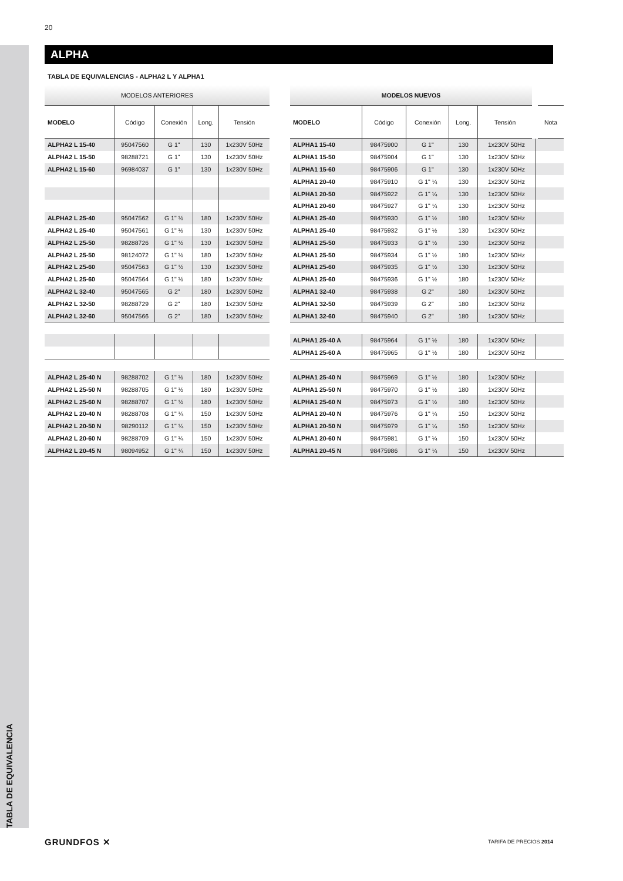20
TABLA DE EQUIVALENCIA
ALPHA
TABLA DE EQUIVALENCIAS - ALPHA2 L Y ALPHA1
| MODELOS ANTERIORES | | | | |
| --- | --- | --- | --- | --- |
| MODELO | Código | Conexión | Long. | Tensión |
| ALPHA2 L 15-40 | 95047560 | G 1" | 130 | 1x230V 50Hz |
| ALPHA2 L 15-50 | 98288721 | G 1" | 130 | 1x230V 50Hz |
| ALPHA2 L 15-60 | 96984037 | G 1" | 130 | 1x230V 50Hz |
| ALPHA2 L 25-40 | 95047562 | G 1" ½ | 180 | 1x230V 50Hz |
| ALPHA2 L 25-40 | 95047561 | G 1" ½ | 130 | 1x230V 50Hz |
| ALPHA2 L 25-50 | 98288726 | G 1" ½ | 130 | 1x230V 50Hz |
| ALPHA2 L 25-50 | 98124072 | G 1" ½ | 180 | 1x230V 50Hz |
| ALPHA2 L 25-60 | 95047563 | G 1" ½ | 130 | 1x230V 50Hz |
| ALPHA2 L 25-60 | 95047564 | G 1" ½ | 180 | 1x230V 50Hz |
| ALPHA2 L 32-40 | 95047565 | G 2" | 180 | 1x230V 50Hz |
| ALPHA2 L 32-50 | 98288729 | G 2" | 180 | 1x230V 50Hz |
| ALPHA2 L 32-60 | 95047566 | G 2" | 180 | 1x230V 50Hz |
| ALPHA2 L 25-40 N | 98288702 | G 1" ½ | 180 | 1x230V 50Hz |
| ALPHA2 L 25-50 N | 98288705 | G 1" ½ | 180 | 1x230V 50Hz |
| ALPHA2 L 25-60 N | 98288707 | G 1" ½ | 180 | 1x230V 50Hz |
| ALPHA2 L 20-40 N | 98288708 | G 1" ¼ | 150 | 1x230V 50Hz |
| ALPHA2 L 20-50 N | 98290112 | G 1" ¼ | 150 | 1x230V 50Hz |
| ALPHA2 L 20-60 N | 98288709 | G 1" ¼ | 150 | 1x230V 50Hz |
| ALPHA2 L 20-45 N | 98094952 | G 1" ¼ | 150 | 1x230V 50Hz |
| MODELOS NUEVOS | | | | | |
| --- | --- | --- | --- | --- | --- |
| MODELO | Código | Conexión | Long. | Tensión | Nota |
| ALPHA1 15-40 | 98475900 | G 1" | 130 | 1x230V 50Hz | |
| ALPHA1 15-50 | 98475904 | G 1" | 130 | 1x230V 50Hz | |
| ALPHA1 15-60 | 98475906 | G 1" | 130 | 1x230V 50Hz | |
| ALPHA1 20-40 | 98475910 | G 1" ¼ | 130 | 1x230V 50Hz | |
| ALPHA1 20-50 | 98475922 | G 1" ¼ | 130 | 1x230V 50Hz | |
| ALPHA1 20-60 | 98475927 | G 1" ¼ | 130 | 1x230V 50Hz | |
| ALPHA1 25-40 | 98475930 | G 1" ½ | 180 | 1x230V 50Hz | |
| ALPHA1 25-40 | 98475932 | G 1" ½ | 130 | 1x230V 50Hz | |
| ALPHA1 25-50 | 98475933 | G 1" ½ | 130 | 1x230V 50Hz | |
| ALPHA1 25-50 | 98475934 | G 1" ½ | 180 | 1x230V 50Hz | |
| ALPHA1 25-60 | 98475935 | G 1" ½ | 130 | 1x230V 50Hz | |
| ALPHA1 25-60 | 98475936 | G 1" ½ | 180 | 1x230V 50Hz | |
| ALPHA1 32-40 | 98475938 | G 2" | 180 | 1x230V 50Hz | |
| ALPHA1 32-50 | 98475939 | G 2" | 180 | 1x230V 50Hz | |
| ALPHA1 32-60 | 98475940 | G 2" | 180 | 1x230V 50Hz | |
| ALPHA1 25-40 A | 98475964 | G 1" ½ | 180 | 1x230V 50Hz | |
| ALPHA1 25-60 A | 98475965 | G 1" ½ | 180 | 1x230V 50Hz | |
| ALPHA1 25-40 N | 98475969 | G 1" ½ | 180 | 1x230V 50Hz | |
| ALPHA1 25-50 N | 98475970 | G 1" ½ | 180 | 1x230V 50Hz | |
| ALPHA1 25-60 N | 98475973 | G 1" ½ | 180 | 1x230V 50Hz | |
| ALPHA1 20-40 N | 98475976 | G 1" ¼ | 150 | 1x230V 50Hz | |
| ALPHA1 20-50 N | 98475979 | G 1" ¼ | 150 | 1x230V 50Hz | |
| ALPHA1 20-60 N | 98475981 | G 1" ¼ | 150 | 1x230V 50Hz | |
| ALPHA1 20-45 N | 98475986 | G 1" ¼ | 150 | 1x230V 50Hz | |
GRUNDFOS ✕ TARIFA DE PRECIOS 2014